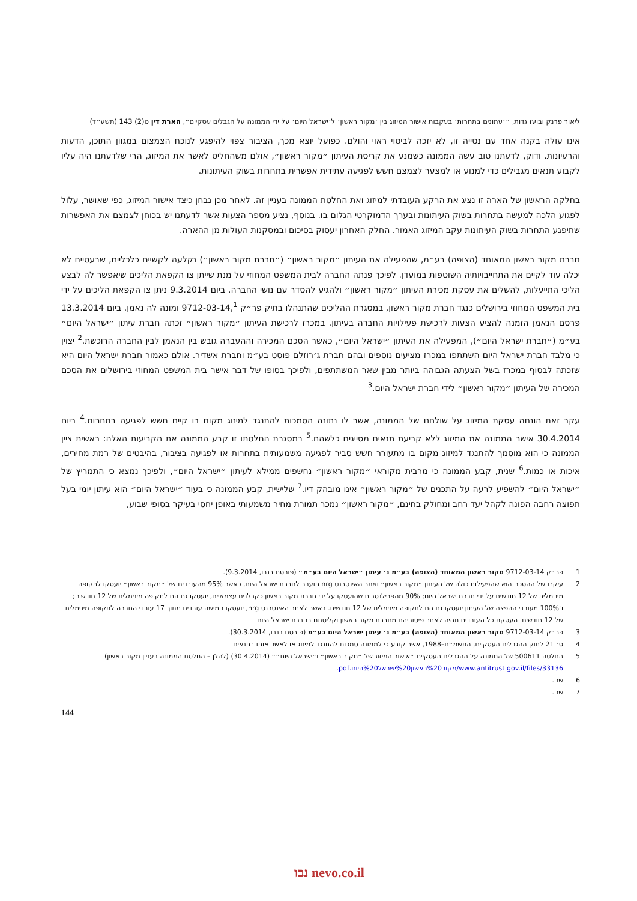ליאור פרנק ובועז גדות, ״׳עתונים בתחרות׳ בעקבות אישור המיזוג בין ׳מקור ראשון׳ ל׳ישראל היום׳ על ידי הממונה על הגבלים עסקיים״, הארת דין ט(2) 143 (תשע״ד)
אינו עולה בקנה אחד עם נטייה זו, לא יזכה לביטוי ראוי והולם. כפועל יוצא מכך, הציבור צפוי להיפגע לנוכח הצמצום במגוון התוכן, הדעות והרעיונות. ודוק, לדעתנו טוב עשה הממונה כשמנע את קריסת העיתון ״מקור ראשון״, אולם משהחליט לאשר את המיזוג, הרי שלדעתנו היה עליו לקבוע תנאים מגבילים כדי למנוע או למצער לצמצם חשש לפגיעה עתידית אפשרית בתחרות בשוק העיתונות.
בחלקה הראשון של הארה זו נציג את הרקע העובדתי למיזוג ואת החלטת הממונה בעניין זה. לאחר מכן נבחן כיצד אישור המיזוג, כפי שאושר, עלול לפגוע הלכה למעשה בתחרות בשוק העיתונות ובערך הדמוקרטי הגלום בו. בנוסף, נציע מספר הצעות אשר לדעתנו יש בכוחן לצמצם את האפשרות שתיפגע התחרות בשוק העיתונות עקב המיזוג האמור. החלק האחרון יעסוק בסיכום ובמסקנות העולות מן ההארה.
חברת מקור ראשון המאוחד (הצופה) בע״מ, שהפעילה את העיתון ״מקור ראשון״ (״חברת מקור ראשון״) נקלעה לקשיים כלכליים, שבעטיים לא יכלה עוד לקיים את התחייבויותיה השוטפות במועדן. לפיכך פנתה החברה לבית המשפט המחוזי על מנת שייתן צו הקפאת הליכים שיאפשר לה לבצע הליכי התייעלות, להשלים את עסקת מכירת העיתון ״מקור ראשון״ ולהגיע להסדר עם נושי החברה. ביום 9.3.2014 ניתן צו הקפאת הליכים על ידי בית המשפט המחוזי בירושלים כנגד חברת מקור ראשון, במסגרת ההליכים שהתנהלו בתיק פר״ק 9712-03-14,<sup>1</sup> ומונה לה נאמן. ביום 13.3.2014 פרסם הנאמן הזמנה להציע הצעות לרכישת פעילויות החברה בעיתון. במכרז לרכישת העיתון ״מקור ראשון״ זכתה חברת עיתון ״ישראל היום״ בע״מ (״חברת ישראל היום״), המפעילה את העיתון ״ישראל היום״, כאשר הסכם המכירה וההעברה גובש בין הנאמן לבין החברה הרוכשת.<sup>2</sup> יצוין כי מלבד חברת ישראל היום השתתפו במכרז מציעים נוספים ובהם חברת ג׳רוזלם פוסט בע״מ וחברת אשדיר. אולם כאמור חברת ישראל היום היא שזכתה לבסוף במכרז בשל הצעתה הגבוהה ביותר מבין שאר המשתתפים, ולפיכך בסופו של דבר אישר בית המשפט המחוזי בירושלים את הסכם המכירה של העיתון ״מקור ראשון״ לידי חברת ישראל היום.<sup>3</sup>
עקב זאת הונחה עסקת המיזוג על שולחנו של הממונה, אשר לו נתונה הסמכות להתנגד למיזוג מקום בו קיים חשש לפגיעה בתחרות.<sup>4</sup> ביום 30.4.2014 אישר הממונה את המיזוג ללא קביעת תנאים מסייגים כלשהם.<sup>5</sup> במסגרת החלטתו זו קבע הממונה את הקביעות האלה: ראשית ציין הממונה כי הוא מוסמך להתנגד למיזוג מקום בו מתעורר חשש סביר לפגיעה משמעותית בתחרות או לפגיעה בציבור, בהיבטים של רמת מחירים, איכות או כמות.<sup>6</sup> שנית, קבע הממונה כי מרבית מקוראי ״מקור ראשון״ נחשפים ממילא לעיתון ״ישראל היום״, ולפיכך נמצא כי התמריץ של ״ישראל היום״ להשפיע לרעה על התכנים של ״מקור ראשון״ אינו מובהק דיו.<sup>7</sup> שלישית, קבע הממונה כי בעוד ״ישראל היום״ הוא עיתון יומי בעל תפוצה רחבה הפונה לקהל יעד רחב ומחולק בחינם, ״מקור ראשון״ נמכר תמורת מחיר משמעותי באופן יחסי בעיקר בסופי שבוע,
1 פר״ק 9712-03-14 מקור ראשון המאוחד (הצופה) בע״מ נ׳ עיתון ״ישראל היום בע״מ״ (פורסם בנבו, 9.3.2014).
2 עיקרו של ההסכם הוא שהפעילות כולה של העיתון ״מקור ראשון״ ואתר האינטרנט nrg תועבר לחברת ישראל היום, כאשר 95% מהעובדים של ״מקור ראשון״ יועסקו לתקופה מינימלית של 12 חודשים על ידי חברת ישראל היום; 90% מהפרילנסרים שהועסקו על ידי חברת מקור ראשון כקבלנים עצמאיים, יועסקו גם הם לתקופה מינימלית של 12 חודשים; ו־100% מעובדי ההפצה של העיתון יועסקו גם הם לתקופה מינימלית של 12 חודשים. באשר לאתר האינטרנט nrg, יועסקו חמישה עובדים מתוך 17 עובדי החברה לתקופה מינימלית של 12 חודשים. העסקת כל העובדים תהיה לאחר פיטוריהם מחברת מקור ראשון וקליטתם בחברת ישראל היום.
3 פר״ק 9712-03-14 מקור ראשון המאוחד (הצופה) בע״מ נ׳ עיתון ישראל היום בע״מ (פורסם בנבו, 30.3.2014).
4 ס׳ 21 לחוק ההגבלים העסקיים, התשמ״ח–1988, אשר קובע כי לממונה סמכות להתנגד למיזוג או לאשר אותו בתנאים.
5 החלטה 500611 של הממונה על ההגבלים העסקיים ״אישור המיזוג של ״מקור ראשון״ ו״ישראל היום״״ (30.4.2014) (להלן – החלטת הממונה בעניין מקור ראשון) www.antitrust.gov.il/files/33136/מקור%20ראשון%20ישראל%20היום.pdf.
6 שם.
7 שם.
144
נבו nevo.co.il